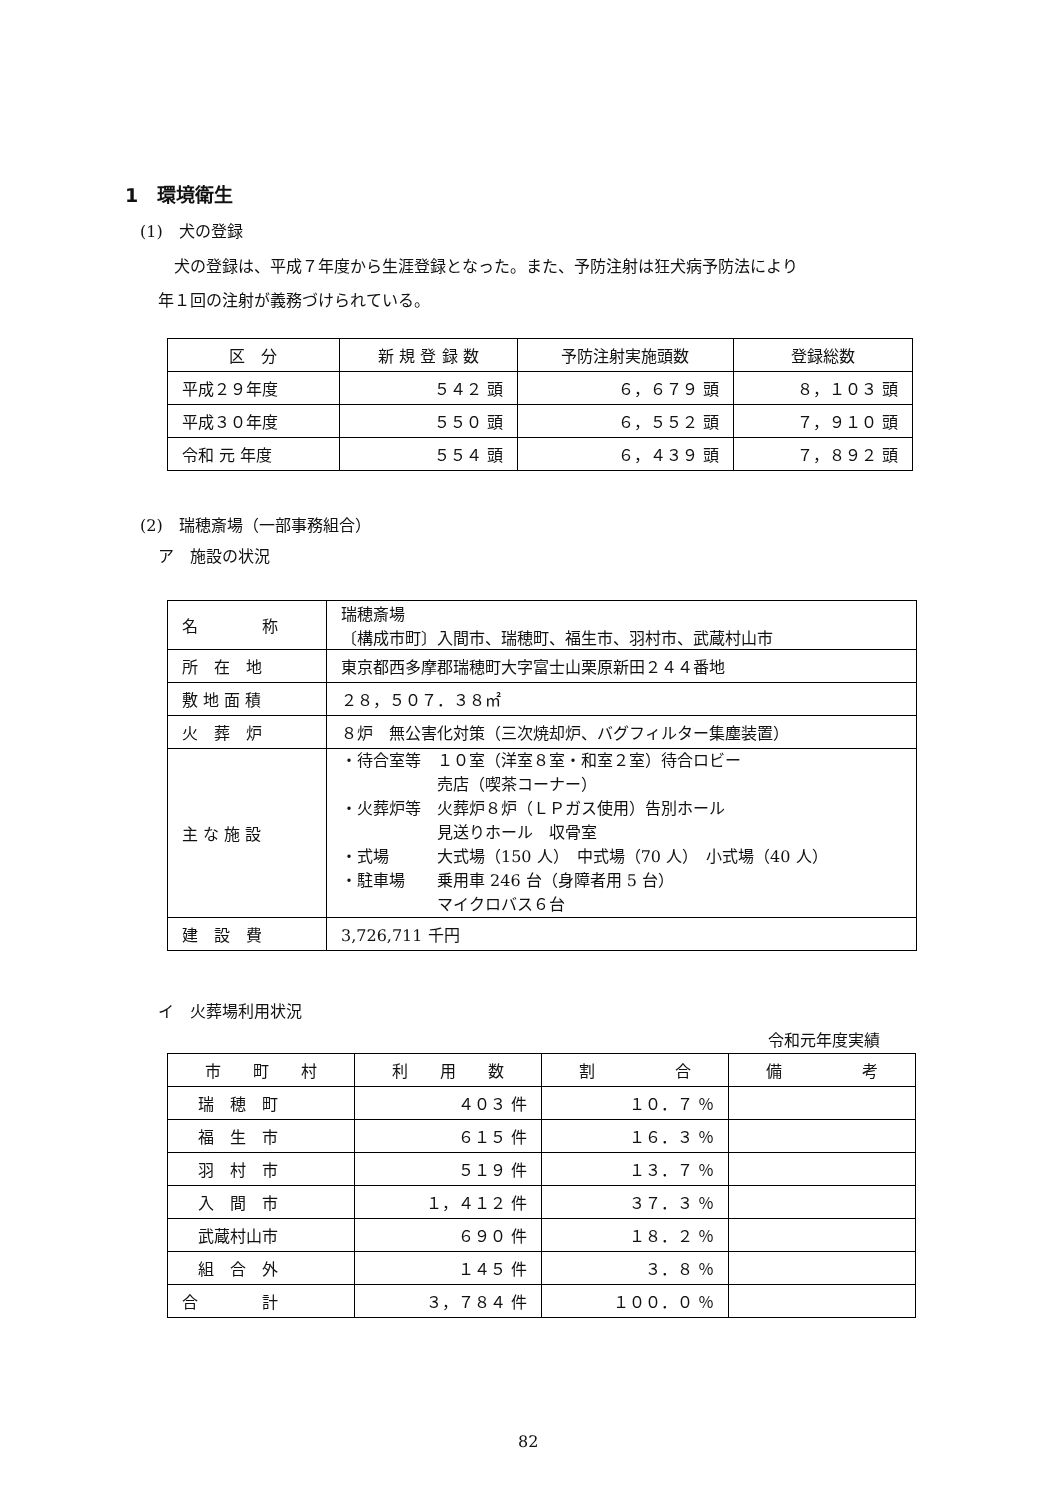1　環境衛生
(1)　犬の登録
　犬の登録は、平成７年度から生涯登録となった。また、予防注射は狂犬病予防法により
年１回の注射が義務づけられている。
| 区 分 | 新 規 登 録 数 | 予防注射実施頭数 | 登録総数 |
| --- | --- | --- | --- |
| 平成２９年度 | ５４２ 頭 | ６，６７９ 頭 | ８，１０３ 頭 |
| 平成３０年度 | ５５０ 頭 | ６，５５２ 頭 | ７，９１０ 頭 |
| 令和 元 年度 | ５５４ 頭 | ６，４３９ 頭 | ７，８９２ 頭 |
(2)　瑞穂斎場（一部事務組合）
ア　施設の状況
| 名 称 | 瑞穂斎場 〔構成市町〕入間市、瑞穂町、福生市、羽村市、武蔵村山市 |
| 所 在 地 | 東京都西多摩郡瑞穂町大字富士山栗原新田２４４番地 |
| 敷 地 面 積 | ２８，５０７．３８㎡ |
| 火 葬 炉 | ８炉 無公害化対策（三次焼却炉、バグフィルター集塵装置） |
| 主 な 施 設 | ・待合室等 １０室（洋室８室・和室２室）待合ロビー 売店（喫茶コーナー） ・火葬炉等 火葬炉８炉（ＬＰガス使用）告別ホール 見送りホール 収骨室 ・式場 大式場（150 人） 中式場（70 人） 小式場（40 人） ・駐車場 乗用車 246 台（身障者用 5 台） マイクロバス６台 |
| 建 設 費 | 3,726,711 千円 |
イ　火葬場利用状況
令和元年度実績
| 市 町 村 | 利 用 数 | 割 合 | 備 考 |
| --- | --- | --- | --- |
| 瑞 穂 町 | ４０３ 件 | １０．７ ％ | |
| 福 生 市 | ６１５ 件 | １６．３ ％ | |
| 羽 村 市 | ５１９ 件 | １３．７ ％ | |
| 入 間 市 | １，４１２ 件 | ３７．３ ％ | |
| 武蔵村山市 | ６９０ 件 | １８．２ ％ | |
| 組 合 外 | １４５ 件 | ３．８ ％ | |
| 合 計 | ３，７８４ 件 | １００．０ ％ | |
82